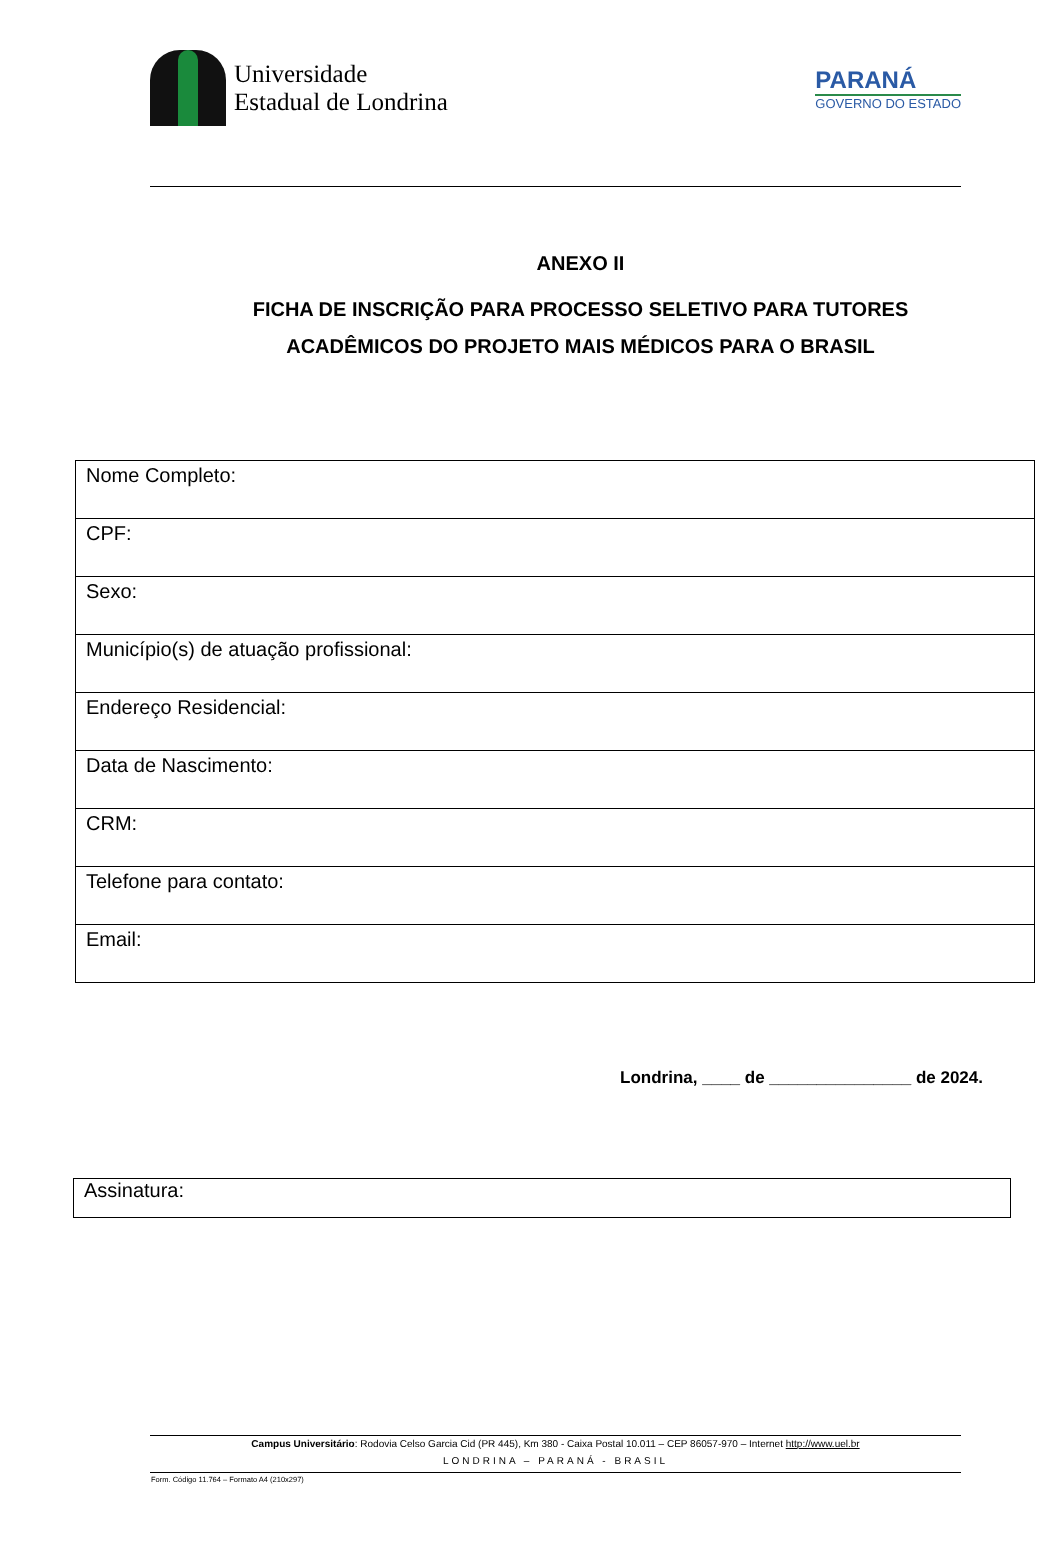Universidade
Estadual de Londrina
PARANÁ
GOVERNO DO ESTADO
ANEXO II
FICHA DE INSCRIÇÃO PARA PROCESSO SELETIVO PARA TUTORES
ACADÊMICOS DO PROJETO MAIS MÉDICOS PARA O BRASIL
| Nome Completo: |
| CPF: |
| Sexo: |
| Município(s) de atuação profissional: |
| Endereço Residencial: |
| Data de Nascimento: |
| CRM: |
| Telefone para contato: |
| Email: |
Londrina, ____ de _______________ de 2024.
Assinatura:
Campus Universitário: Rodovia Celso Garcia Cid (PR 445), Km 380 - Caixa Postal 10.011 – CEP 86057-970 – Internet http://www.uel.br
LONDRINA – PARANÁ - BRASIL
Form. Código 11.764 – Formato A4 (210x297)